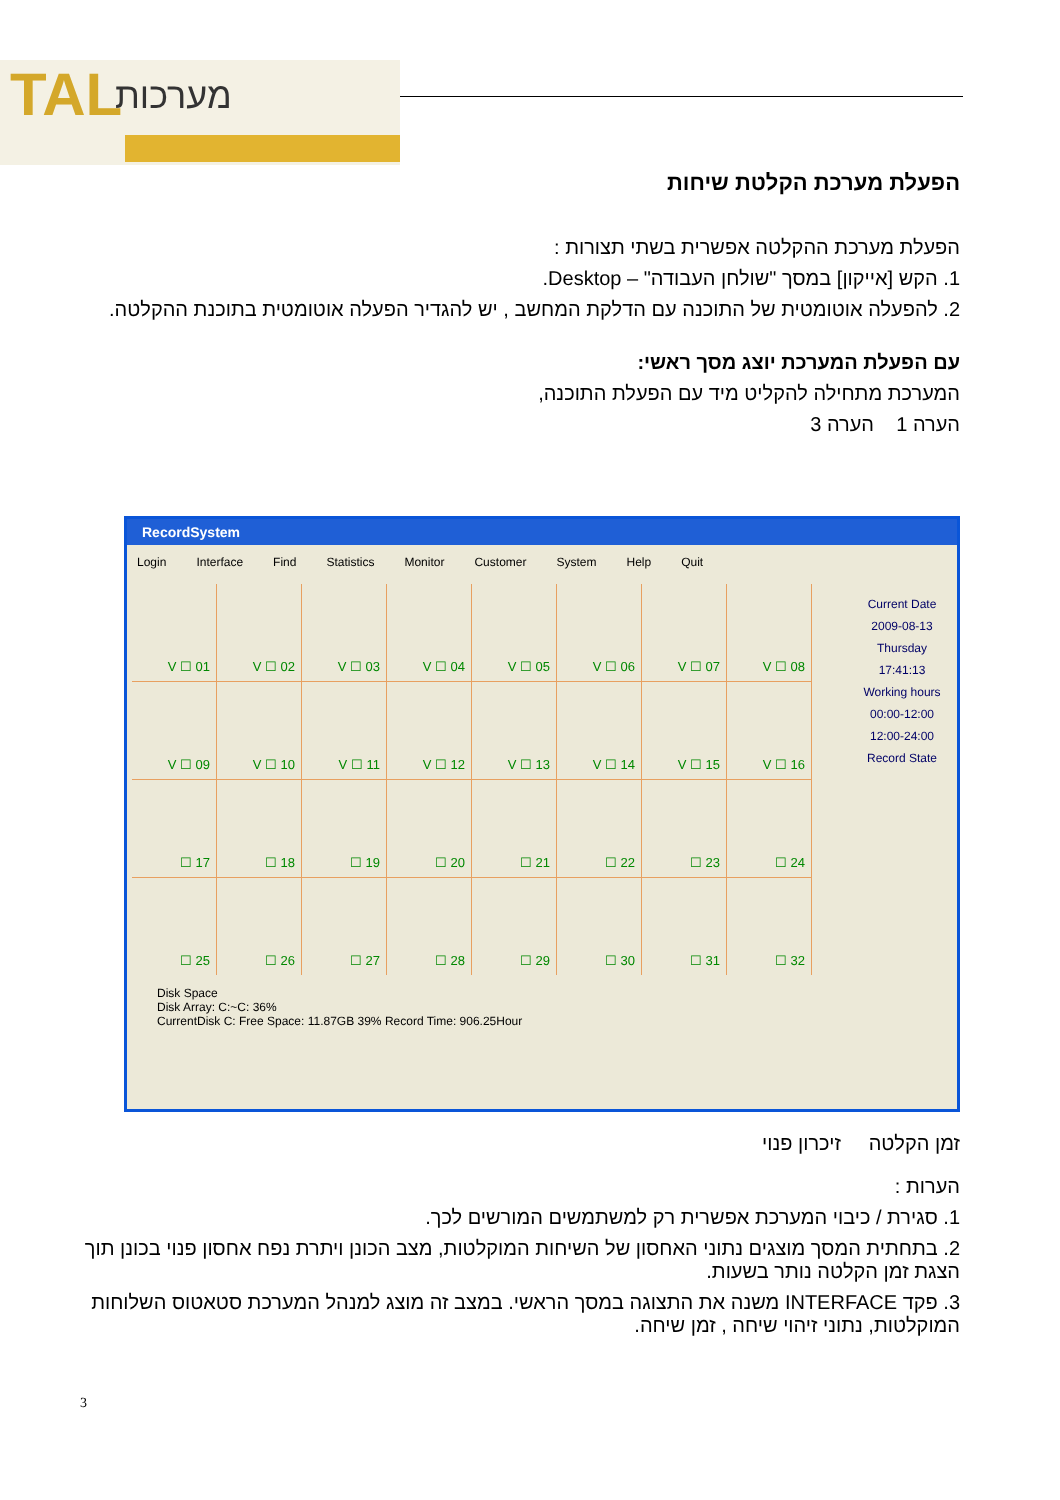TAL מערכות
הפעלת מערכת הקלטת שיחות
הפעלת מערכת ההקלטה אפשרית בשתי תצורות :
1. הקש [אייקון] במסך "שולחן העבודה" – Desktop.
2. להפעלה אוטומטית של התוכנה עם הדלקת המחשב , יש להגדיר הפעלה אוטומטית בתוכנת ההקלטה.
עם הפעלת המערכת יוצג מסך ראשי:
המערכת מתחילה להקליט מיד עם הפעלת התוכנה,
הערה 1 הערה 3
RecordSystem
Login Interface Find Statistics Monitor Customer System Help Quit
Current Date
2009-08-13
Thursday
17:41:13
Working hours
00:00-12:00
12:00-24:00
Record State
V ☐ 01
V ☐ 02
V ☐ 03
V ☐ 04
V ☐ 05
V ☐ 06
V ☐ 07
V ☐ 08
V ☐ 09
V ☐ 10
V ☐ 11
V ☐ 12
V ☐ 13
V ☐ 14
V ☐ 15
V ☐ 16
☐ 17
☐ 18
☐ 19
☐ 20
☐ 21
☐ 22
☐ 23
☐ 24
☐ 25
☐ 26
☐ 27
☐ 28
☐ 29
☐ 30
☐ 31
☐ 32
Disk Space
Disk Array: C:~C: 36%
CurrentDisk C: Free Space: 11.87GB 39% Record Time: 906.25Hour
זמן הקלטה זיכרון פנוי
הערות :
1. סגירת / כיבוי המערכת אפשרית רק למשתמשים המורשים לכך.
2. בתחתית המסך מוצגים נתוני האחסון של השיחות המוקלטות, מצב הכונן ויתרת נפח אחסון פנוי בכונן תוך הצגת זמן הקלטה נותר בשעות.
3. פקד INTERFACE משנה את התצוגה במסך הראשי. במצב זה מוצג למנהל המערכת סטאטוס השלוחות המוקלטות, נתוני זיהוי שיחה , זמן שיחה.
3